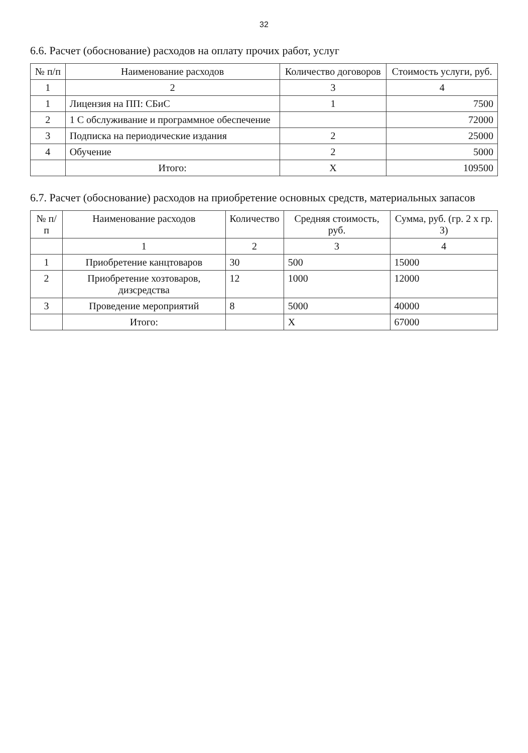32
6.6. Расчет (обоснование) расходов на оплату прочих работ, услуг
| № п/п | Наименование расходов | Количество договоров | Стоимость услуги, руб. |
| --- | --- | --- | --- |
| 1 | 2 | 3 | 4 |
| 1 | Лицензия на ПП: СБиС | 1 | 7500 |
| 2 | 1 С обслуживание и программное обеспечение | | 72000 |
| 3 | Подписка на периодические издания | 2 | 25000 |
| 4 | Обучение | 2 | 5000 |
| | Итого: | Х | 109500 |
6.7. Расчет (обоснование) расходов на приобретение основных средств, материальных запасов
| № п/п | Наименование расходов | Количество | Средняя стоимость, руб. | Сумма, руб. (гр. 2 х гр. 3) |
| --- | --- | --- | --- | --- |
| | 1 | 2 | 3 | 4 |
| 1 | Приобретение канцтоваров | 30 | 500 | 15000 |
| 2 | Приобретение хозтоваров, дизсредства | 12 | 1000 | 12000 |
| 3 | Проведение мероприятий | 8 | 5000 | 40000 |
| | Итого: | | Х | 67000 |